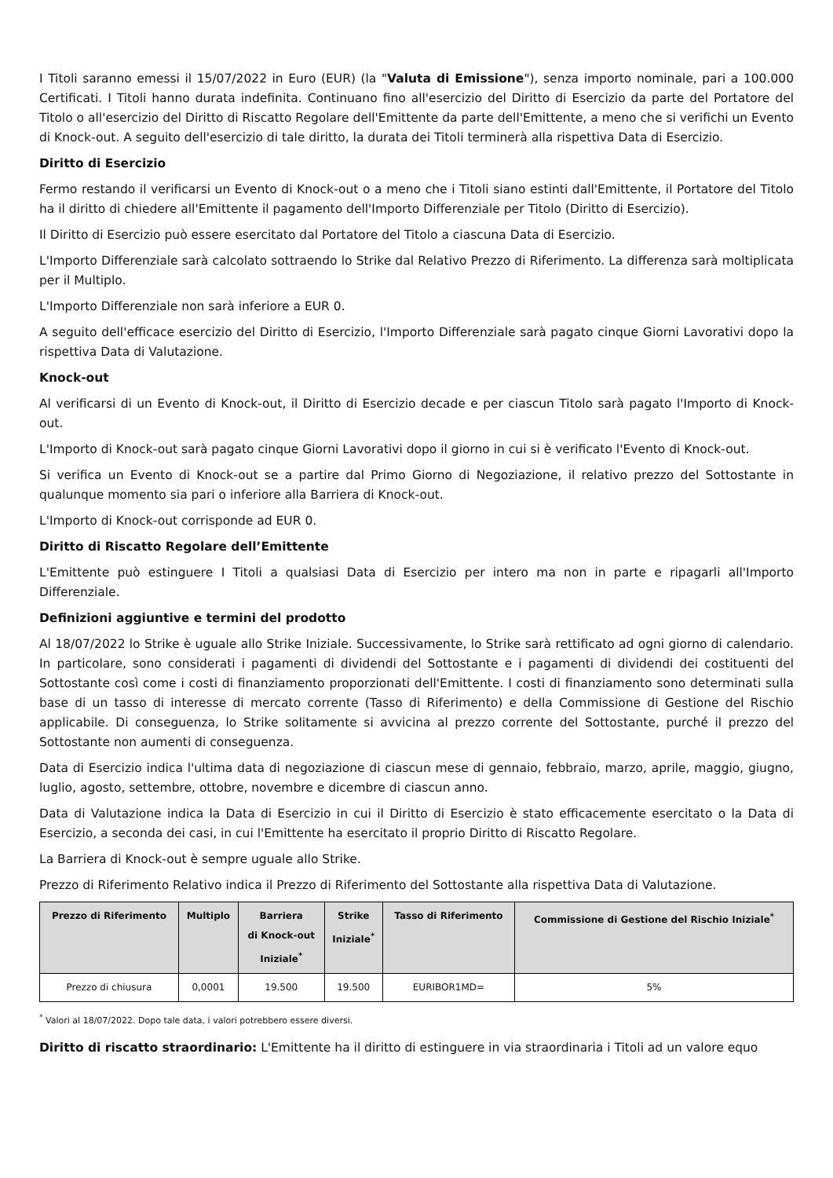I Titoli saranno emessi il 15/07/2022 in Euro (EUR) (la "Valuta di Emissione"), senza importo nominale, pari a 100.000 Certificati. I Titoli hanno durata indefinita. Continuano fino all'esercizio del Diritto di Esercizio da parte del Portatore del Titolo o all'esercizio del Diritto di Riscatto Regolare dell'Emittente da parte dell'Emittente, a meno che si verifichi un Evento di Knock-out. A seguito dell'esercizio di tale diritto, la durata dei Titoli terminerà alla rispettiva Data di Esercizio.
Diritto di Esercizio
Fermo restando il verificarsi un Evento di Knock-out o a meno che i Titoli siano estinti dall'Emittente, il Portatore del Titolo ha il diritto di chiedere all'Emittente il pagamento dell'Importo Differenziale per Titolo (Diritto di Esercizio).
Il Diritto di Esercizio può essere esercitato dal Portatore del Titolo a ciascuna Data di Esercizio.
L'Importo Differenziale sarà calcolato sottraendo lo Strike dal Relativo Prezzo di Riferimento. La differenza sarà moltiplicata per il Multiplo.
L'Importo Differenziale non sarà inferiore a EUR 0.
A seguito dell'efficace esercizio del Diritto di Esercizio, l'Importo Differenziale sarà pagato cinque Giorni Lavorativi dopo la rispettiva Data di Valutazione.
Knock-out
Al verificarsi di un Evento di Knock-out, il Diritto di Esercizio decade e per ciascun Titolo sarà pagato l'Importo di Knock-out.
L'Importo di Knock-out sarà pagato cinque Giorni Lavorativi dopo il giorno in cui si è verificato l'Evento di Knock-out.
Si verifica un Evento di Knock-out se a partire dal Primo Giorno di Negoziazione, il relativo prezzo del Sottostante in qualunque momento sia pari o inferiore alla Barriera di Knock-out.
L'Importo di Knock-out corrisponde ad EUR 0.
Diritto di Riscatto Regolare dell’Emittente
L'Emittente può estinguere I Titoli a qualsiasi Data di Esercizio per intero ma non in parte e ripagarli all'Importo Differenziale.
Definizioni aggiuntive e termini del prodotto
Al 18/07/2022 lo Strike è uguale allo Strike Iniziale. Successivamente, lo Strike sarà rettificato ad ogni giorno di calendario. In particolare, sono considerati i pagamenti di dividendi del Sottostante e i pagamenti di dividendi dei costituenti del Sottostante così come i costi di finanziamento proporzionati dell'Emittente. I costi di finanziamento sono determinati sulla base di un tasso di interesse di mercato corrente (Tasso di Riferimento) e della Commissione di Gestione del Rischio applicabile. Di conseguenza, lo Strike solitamente si avvicina al prezzo corrente del Sottostante, purché il prezzo del Sottostante non aumenti di conseguenza.
Data di Esercizio indica l'ultima data di negoziazione di ciascun mese di gennaio, febbraio, marzo, aprile, maggio, giugno, luglio, agosto, settembre, ottobre, novembre e dicembre di ciascun anno.
Data di Valutazione indica la Data di Esercizio in cui il Diritto di Esercizio è stato efficacemente esercitato o la Data di Esercizio, a seconda dei casi, in cui l'Emittente ha esercitato il proprio Diritto di Riscatto Regolare.
La Barriera di Knock-out è sempre uguale allo Strike.
Prezzo di Riferimento Relativo indica il Prezzo di Riferimento del Sottostante alla rispettiva Data di Valutazione.
| Prezzo di Riferimento | Multiplo | Barriera di Knock-out Iniziale<sup>*</sup> | Strike Iniziale<sup>*</sup> | Tasso di Riferimento | Commissione di Gestione del Rischio Iniziale<sup>*</sup> |
| --- | --- | --- | --- | --- | --- |
| Prezzo di chiusura | 0,0001 | 19.500 | 19.500 | EURIBOR1MD= | 5% |
<sup>*</sup> Valori al 18/07/2022. Dopo tale data, i valori potrebbero essere diversi.
Diritto di riscatto straordinario: L'Emittente ha il diritto di estinguere in via straordinaria i Titoli ad un valore equo